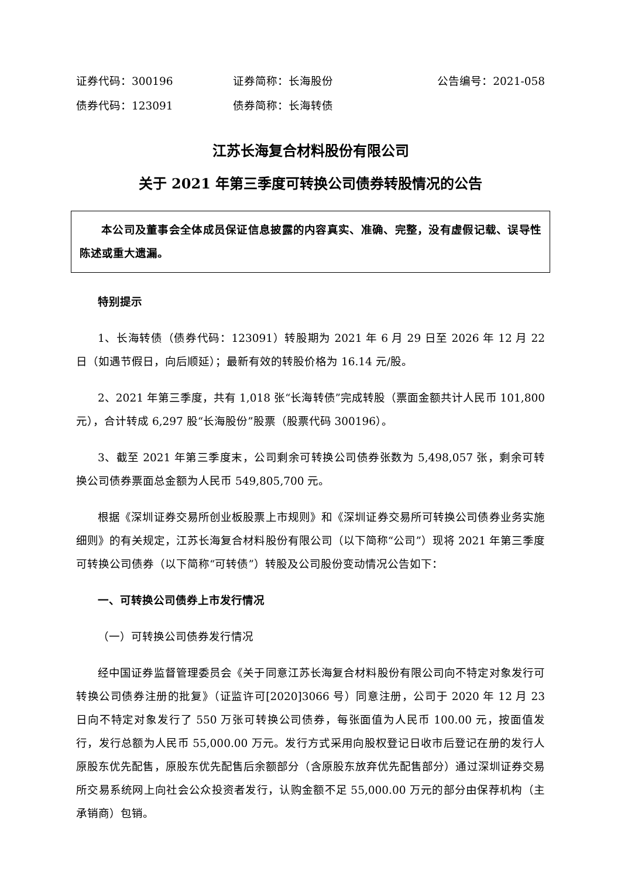证券代码：300196 证券简称：长海股份 公告编号：2021-058
债券代码：123091 债券简称：长海转债
江苏长海复合材料股份有限公司
关于 2021 年第三季度可转换公司债券转股情况的公告
本公司及董事会全体成员保证信息披露的内容真实、准确、完整，没有虚假记载、误导性陈述或重大遗漏。
特别提示
1、长海转债（债券代码：123091）转股期为 2021 年 6 月 29 日至 2026 年 12 月 22 日（如遇节假日，向后顺延）；最新有效的转股价格为 16.14 元/股。
2、2021 年第三季度，共有 1,018 张“长海转债”完成转股（票面金额共计人民币 101,800 元），合计转成 6,297 股“长海股份”股票（股票代码 300196）。
3、截至 2021 年第三季度末，公司剩余可转换公司债券张数为 5,498,057 张，剩余可转换公司债券票面总金额为人民币 549,805,700 元。
根据《深圳证券交易所创业板股票上市规则》和《深圳证券交易所可转换公司债券业务实施细则》的有关规定，江苏长海复合材料股份有限公司（以下简称“公司”）现将 2021 年第三季度可转换公司债券（以下简称“可转债”）转股及公司股份变动情况公告如下：
一、可转换公司债券上市发行情况
（一）可转换公司债券发行情况
经中国证券监督管理委员会《关于同意江苏长海复合材料股份有限公司向不特定对象发行可转换公司债券注册的批复》（证监许可[2020]3066 号）同意注册，公司于 2020 年 12 月 23 日向不特定对象发行了 550 万张可转换公司债券，每张面值为人民币 100.00 元，按面值发行，发行总额为人民币 55,000.00 万元。发行方式采用向股权登记日收市后登记在册的发行人原股东优先配售，原股东优先配售后余额部分（含原股东放弃优先配售部分）通过深圳证券交易所交易系统网上向社会公众投资者发行，认购金额不足 55,000.00 万元的部分由保荐机构（主承销商）包销。